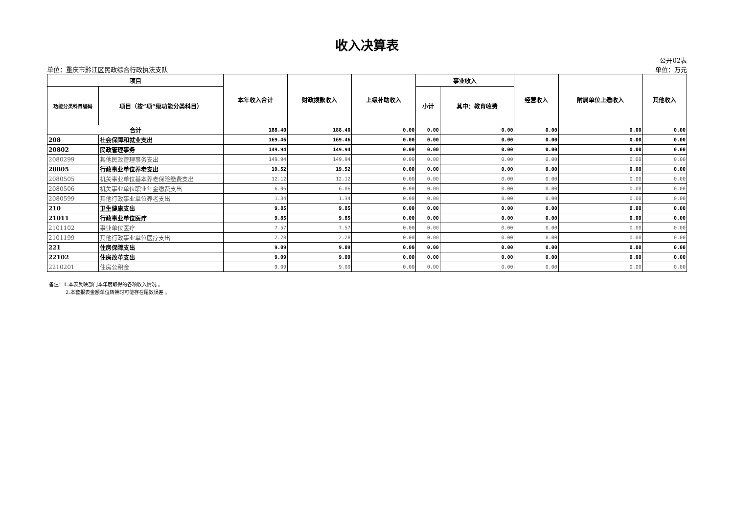收入决算表
公开02表
单位：重庆市黔江区民政综合行政执法支队 单位：万元
| 项目 | | 本年收入合计 | 财政拨款收入 | 上级补助收入 | 事业收入 | | 经营收入 | 附属单位上缴收入 | 其他收入 |
| --- | --- | --- | --- | --- | --- | --- | --- | --- | --- |
| 功能分类科目编码 | 项目（按“项”级功能分类科目） | | | | 小计 | 其中：教育收费 | | | |
| 合计 | | 188.40 | 188.40 | 0.00 | 0.00 | 0.00 | 0.00 | 0.00 | 0.00 |
| 208 | 社会保障和就业支出 | 169.46 | 169.46 | 0.00 | 0.00 | 0.00 | 0.00 | 0.00 | 0.00 |
| 20802 | 民政管理事务 | 149.94 | 149.94 | 0.00 | 0.00 | 0.00 | 0.00 | 0.00 | 0.00 |
| 2080299 | 其他民政管理事务支出 | 149.94 | 149.94 | 0.00 | 0.00 | 0.00 | 0.00 | 0.00 | 0.00 |
| 20805 | 行政事业单位养老支出 | 19.52 | 19.52 | 0.00 | 0.00 | 0.00 | 0.00 | 0.00 | 0.00 |
| 2080505 | 机关事业单位基本养老保险缴费支出 | 12.12 | 12.12 | 0.00 | 0.00 | 0.00 | 0.00 | 0.00 | 0.00 |
| 2080506 | 机关事业单位职业年金缴费支出 | 6.06 | 6.06 | 0.00 | 0.00 | 0.00 | 0.00 | 0.00 | 0.00 |
| 2080599 | 其他行政事业单位养老支出 | 1.34 | 1.34 | 0.00 | 0.00 | 0.00 | 0.00 | 0.00 | 0.00 |
| 210 | 卫生健康支出 | 9.85 | 9.85 | 0.00 | 0.00 | 0.00 | 0.00 | 0.00 | 0.00 |
| 21011 | 行政事业单位医疗 | 9.85 | 9.85 | 0.00 | 0.00 | 0.00 | 0.00 | 0.00 | 0.00 |
| 2101102 | 事业单位医疗 | 7.57 | 7.57 | 0.00 | 0.00 | 0.00 | 0.00 | 0.00 | 0.00 |
| 2101199 | 其他行政事业单位医疗支出 | 2.28 | 2.28 | 0.00 | 0.00 | 0.00 | 0.00 | 0.00 | 0.00 |
| 221 | 住房保障支出 | 9.09 | 9.09 | 0.00 | 0.00 | 0.00 | 0.00 | 0.00 | 0.00 |
| 22102 | 住房改革支出 | 9.09 | 9.09 | 0.00 | 0.00 | 0.00 | 0.00 | 0.00 | 0.00 |
| 2210201 | 住房公积金 | 9.09 | 9.09 | 0.00 | 0.00 | 0.00 | 0.00 | 0.00 | 0.00 |
备注：1.本表反映部门本年度取得的各项收入情况 。
2.本套报表金额单位转换时可能存在尾数误差 。